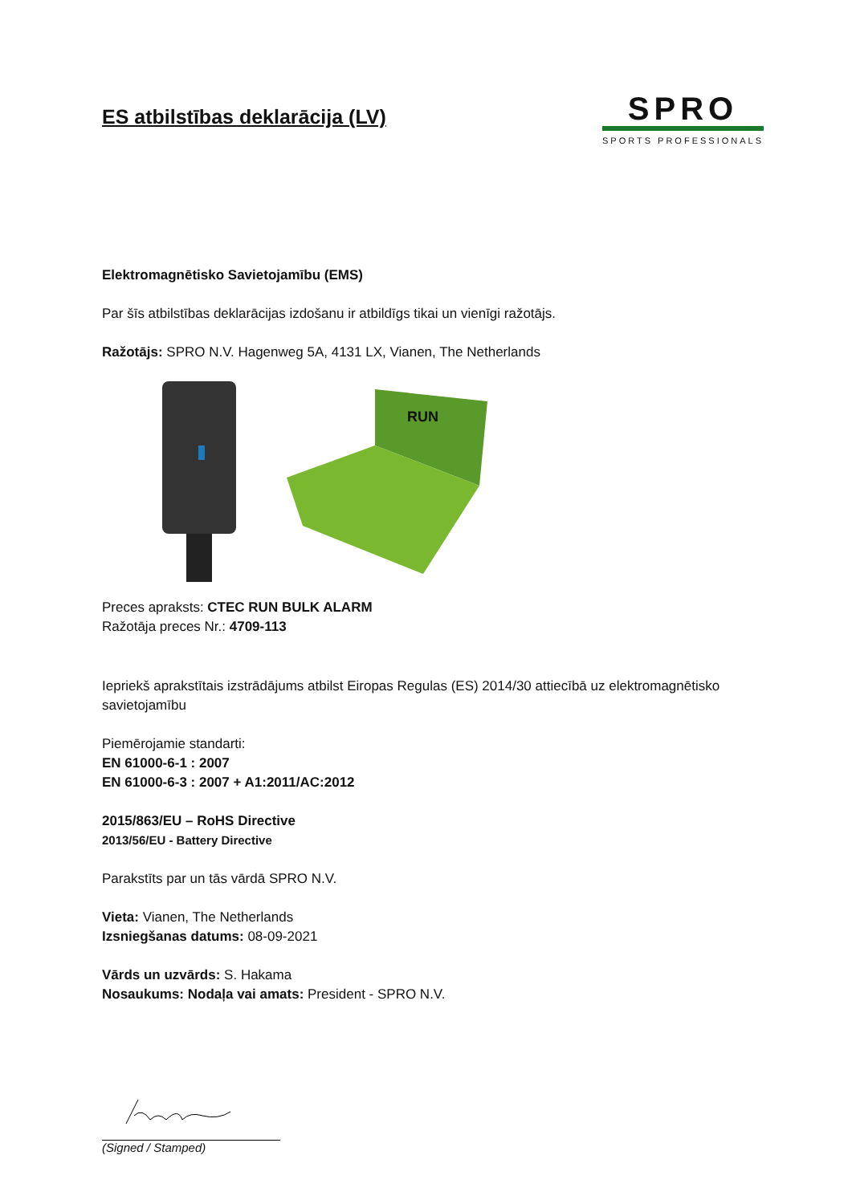ES atbilstības deklarācija (LV)
SPRO
SPORTS PROFESSIONALS
Elektromagnētisko Savietojamību (EMS)
Par šīs atbilstības deklarācijas izdošanu ir atbildīgs tikai un vienīgi ražotājs.
Ražotājs: SPRO N.V. Hagenweg 5A, 4131 LX, Vianen, The Netherlands
RUN
Preces apraksts: CTEC RUN BULK ALARM
Ražotāja preces Nr.: 4709-113
Iepriekš aprakstītais izstrādājums atbilst Eiropas Regulas (ES) 2014/30 attiecībā uz elektromagnētisko savietojamību
Piemērojamie standarti:
EN 61000-6-1 : 2007
EN 61000-6-3 : 2007 + A1:2011/AC:2012
2015/863/EU – RoHS Directive
2013/56/EU - Battery Directive
Parakstīts par un tās vārdā SPRO N.V.
Vieta: Vianen, The Netherlands
Izsniegšanas datums: 08-09-2021
Vārds un uzvārds: S. Hakama
Nosaukums: Nodaļa vai amats: President - SPRO N.V.
(Signed / Stamped)